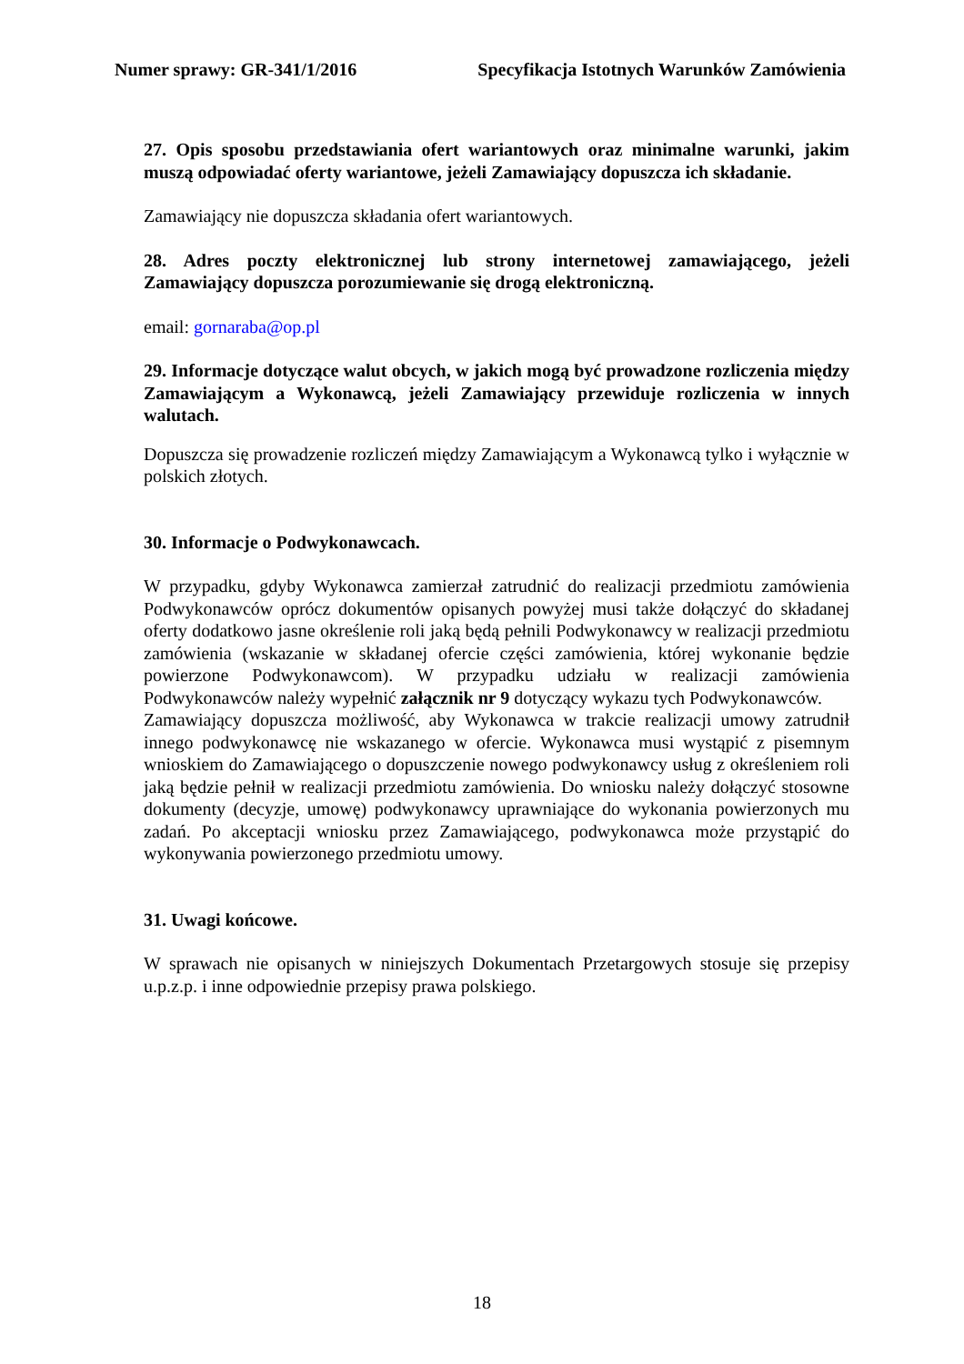Numer sprawy: GR-341/1/2016 Specyfikacja Istotnych Warunków Zamówienia
27. Opis sposobu przedstawiania ofert wariantowych oraz minimalne warunki, jakim muszą odpowiadać oferty wariantowe, jeżeli Zamawiający dopuszcza ich składanie.
Zamawiający nie dopuszcza składania ofert wariantowych.
28. Adres poczty elektronicznej lub strony internetowej zamawiającego, jeżeli Zamawiający dopuszcza porozumiewanie się drogą elektroniczną.
email: gornaraba@op.pl
29. Informacje dotyczące walut obcych, w jakich mogą być prowadzone rozliczenia między Zamawiającym a Wykonawcą, jeżeli Zamawiający przewiduje rozliczenia w innych walutach.
Dopuszcza się prowadzenie rozliczeń między Zamawiającym a Wykonawcą tylko i wyłącznie w polskich złotych.
30. Informacje o Podwykonawcach.
W przypadku, gdyby Wykonawca zamierzał zatrudnić do realizacji przedmiotu zamówienia Podwykonawców oprócz dokumentów opisanych powyżej musi także dołączyć do składanej oferty dodatkowo jasne określenie roli jaką będą pełnili Podwykonawcy w realizacji przedmiotu zamówienia (wskazanie w składanej ofercie części zamówienia, której wykonanie będzie powierzone Podwykonawcom). W przypadku udziału w realizacji zamówienia Podwykonawców należy wypełnić załącznik nr 9 dotyczący wykazu tych Podwykonawców.
Zamawiający dopuszcza możliwość, aby Wykonawca w trakcie realizacji umowy zatrudnił innego podwykonawcę nie wskazanego w ofercie. Wykonawca musi wystąpić z pisemnym wnioskiem do Zamawiającego o dopuszczenie nowego podwykonawcy usług z określeniem roli jaką będzie pełnił w realizacji przedmiotu zamówienia. Do wniosku należy dołączyć stosowne dokumenty (decyzje, umowę) podwykonawcy uprawniające do wykonania powierzonych mu zadań. Po akceptacji wniosku przez Zamawiającego, podwykonawca może przystąpić do wykonywania powierzonego przedmiotu umowy.
31. Uwagi końcowe.
W sprawach nie opisanych w niniejszych Dokumentach Przetargowych stosuje się przepisy u.p.z.p. i inne odpowiednie przepisy prawa polskiego.
18